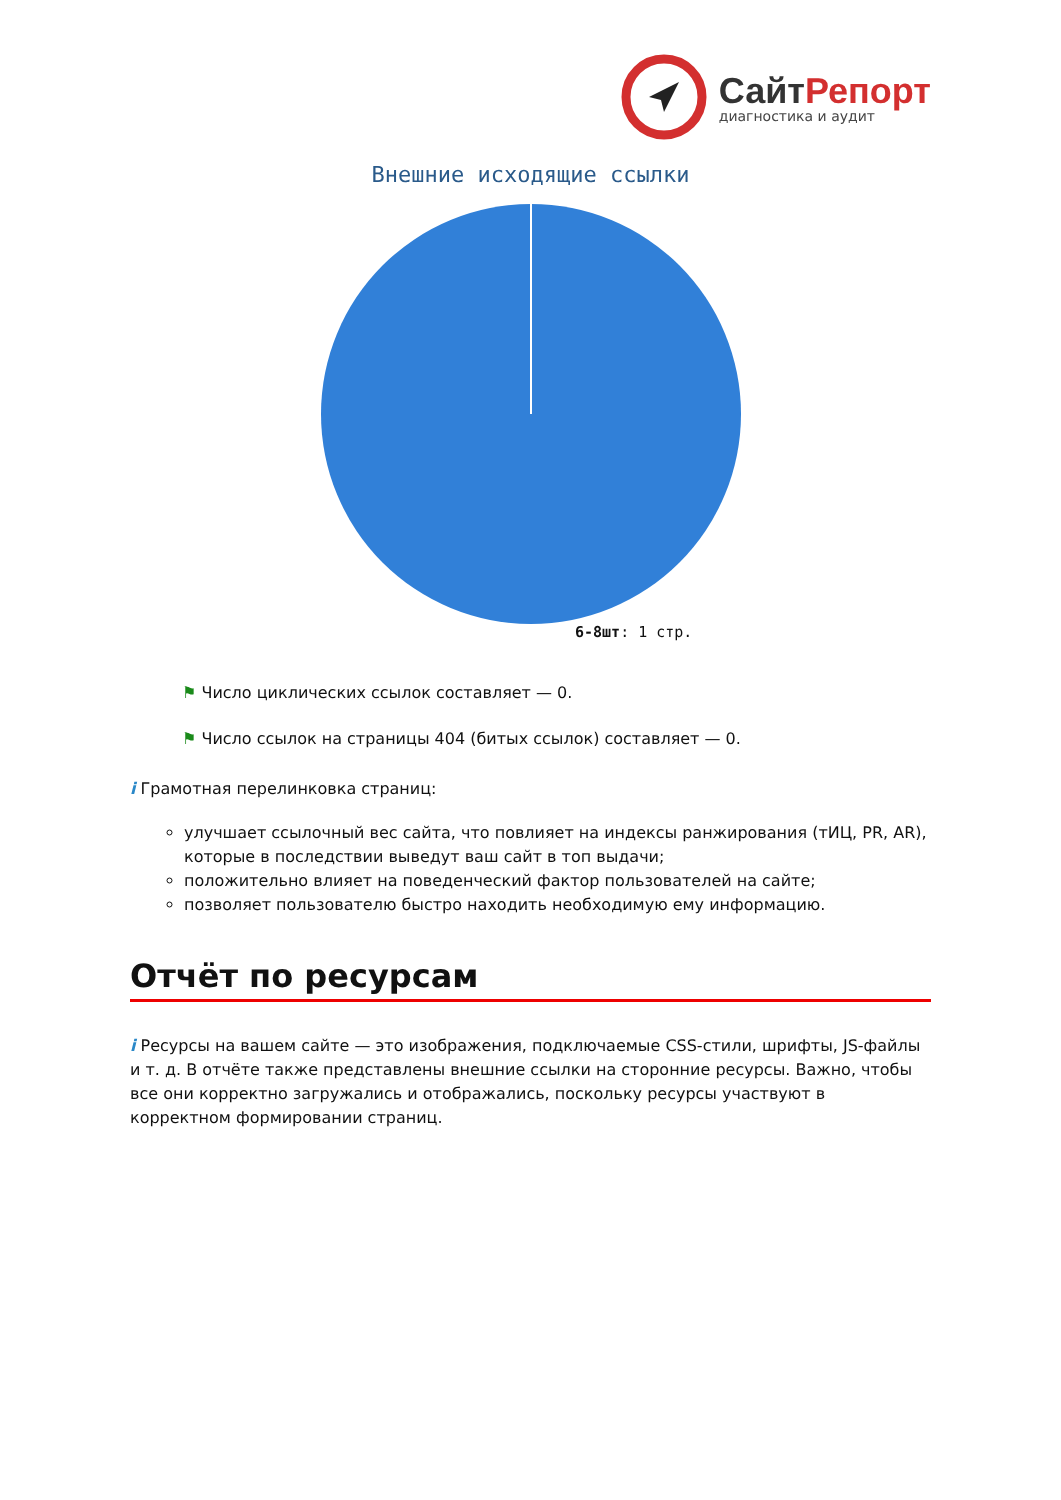СайтРепорт
диагностика и аудит
Внешние исходящие ссылки
6-8шт: 1 стр.
⚑ Число циклических ссылок составляет — 0.
⚑ Число ссылок на страницы 404 (битых ссылок) составляет — 0.
i Грамотная перелинковка страниц:
улучшает ссылочный вес сайта, что повлияет на индексы ранжирования (тИЦ, PR, AR), которые в последствии выведут ваш сайт в топ выдачи;
положительно влияет на поведенческий фактор пользователей на сайте;
позволяет пользователю быстро находить необходимую ему информацию.
Отчёт по ресурсам
i Ресурсы на вашем сайте — это изображения, подключаемые CSS-стили, шрифты, JS-файлы и т. д. В отчёте также представлены внешние ссылки на сторонние ресурсы. Важно, чтобы все они корректно загружались и отображались, поскольку ресурсы участвуют в корректном формировании страниц.